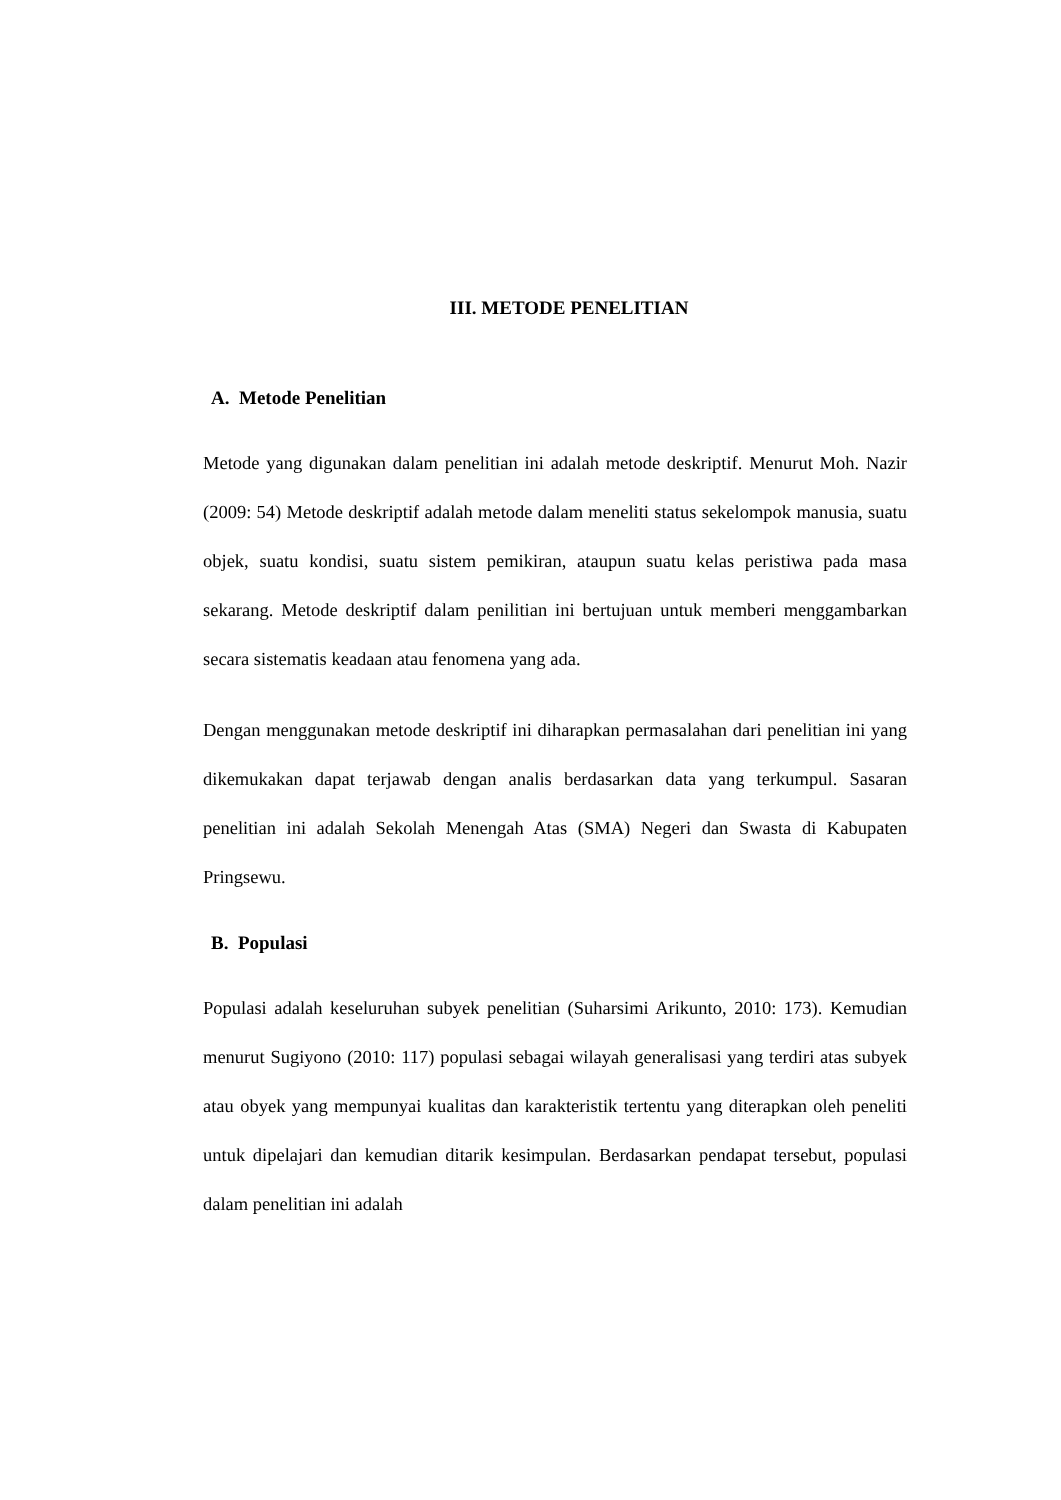III. METODE PENELITIAN
A. Metode Penelitian
Metode yang digunakan dalam penelitian ini adalah metode deskriptif. Menurut Moh. Nazir (2009: 54) Metode deskriptif adalah metode dalam meneliti status sekelompok manusia, suatu objek, suatu kondisi, suatu sistem pemikiran, ataupun suatu kelas peristiwa pada masa sekarang. Metode deskriptif dalam penilitian ini bertujuan untuk memberi menggambarkan secara sistematis keadaan atau fenomena yang ada.
Dengan menggunakan metode deskriptif ini diharapkan permasalahan dari penelitian ini yang dikemukakan dapat terjawab dengan analis berdasarkan data yang terkumpul. Sasaran penelitian ini adalah Sekolah Menengah Atas (SMA) Negeri dan Swasta di Kabupaten Pringsewu.
B. Populasi
Populasi adalah keseluruhan subyek penelitian (Suharsimi Arikunto, 2010: 173). Kemudian menurut Sugiyono (2010: 117) populasi sebagai wilayah generalisasi yang terdiri atas subyek atau obyek yang mempunyai kualitas dan karakteristik tertentu yang diterapkan oleh peneliti untuk dipelajari dan kemudian ditarik kesimpulan. Berdasarkan pendapat tersebut, populasi dalam penelitian ini adalah